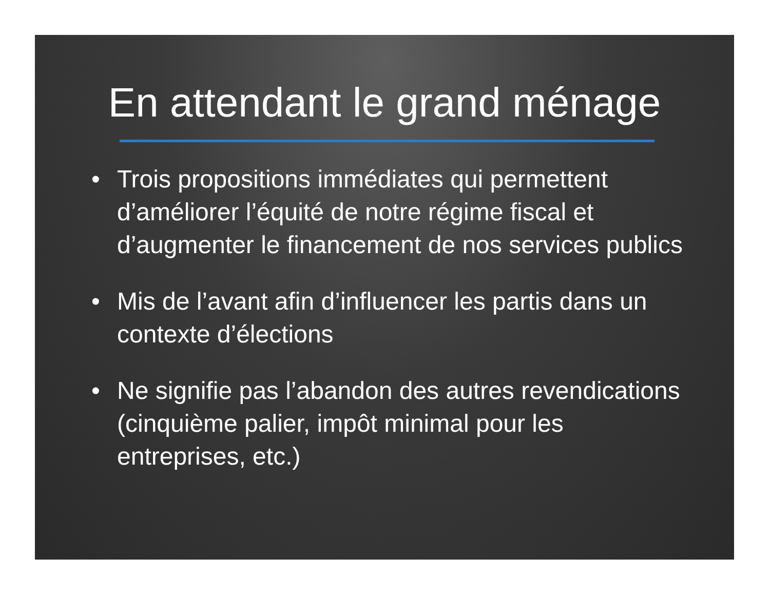En attendant le grand ménage
• Trois propositions immédiates qui permettent d’améliorer l’équité de notre régime fiscal et d’augmenter le financement de nos services publics
• Mis de l’avant afin d’influencer les partis dans un contexte d’élections
• Ne signifie pas l’abandon des autres revendications (cinquième palier, impôt minimal pour les entreprises, etc.)